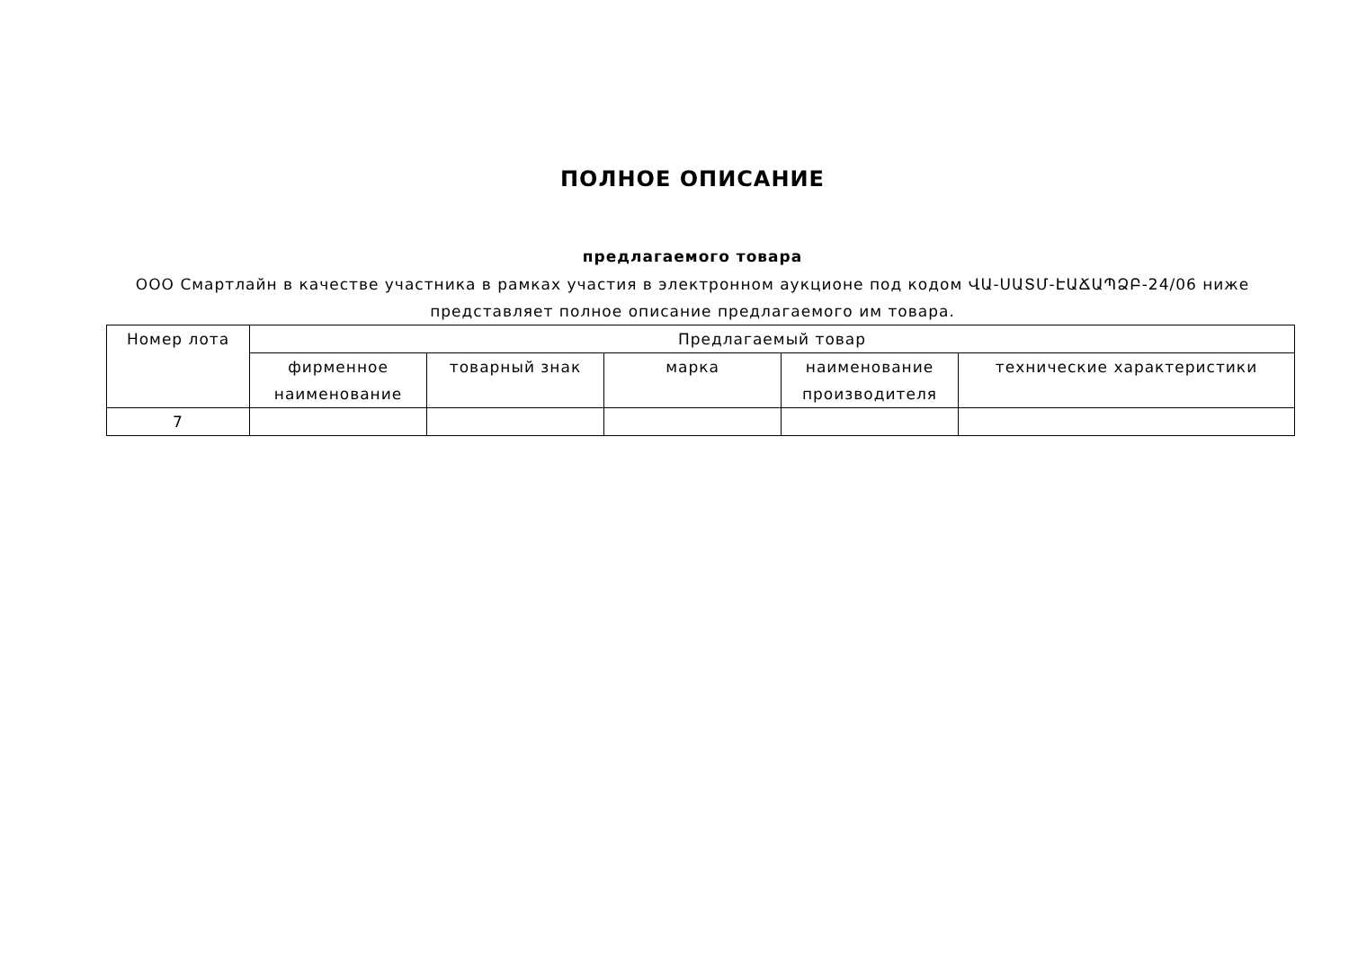ПОЛНОЕ ОПИСАНИЕ
предлагаемого товара
ООО Смартлайн в качестве участника в рамках участия в электронном аукционе под кодом ՎԱ-ՍԱՏՄ-ԷԱՃԱՊՁԲ-24/06 ниже представляет полное описание предлагаемого им товара.
| Номер лота | Предлагаемый товар | | | | |
| --- | --- | --- | --- | --- | --- |
| | фирменное наименование | товарный знак | марка | наименование производителя | технические характеристики |
| 7 | | | | | |